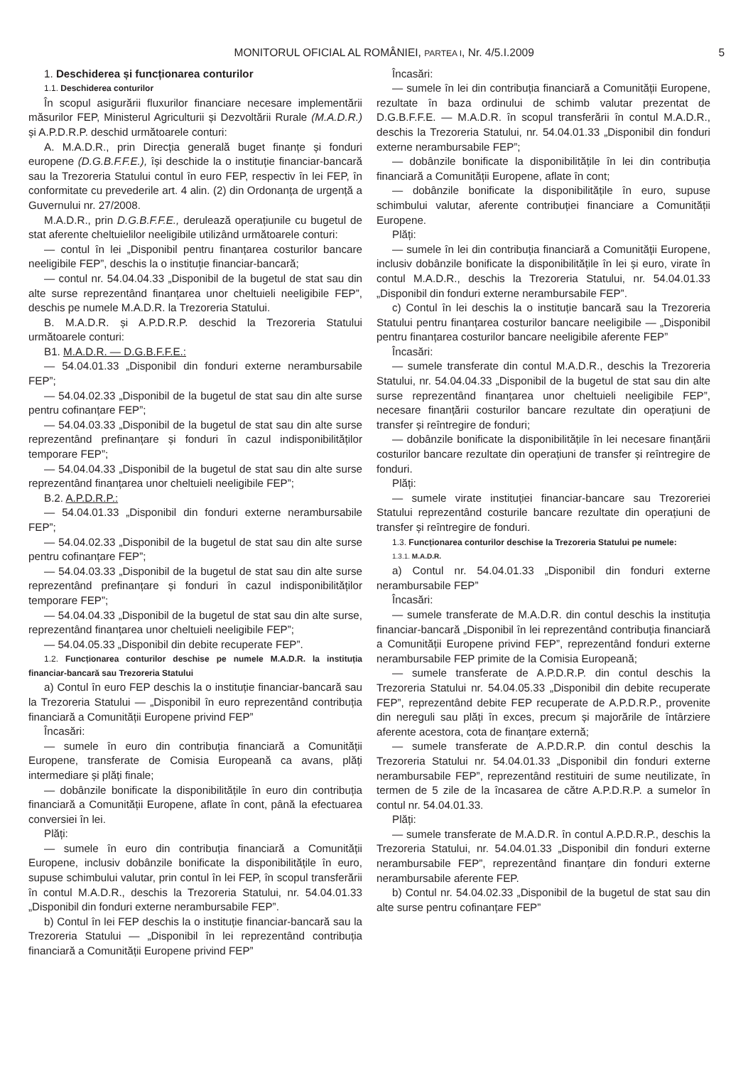MONITORUL OFICIAL AL ROMÂNIEI, PARTEA I, Nr. 4/5.I.2009 5
1. Deschiderea și funcționarea conturilor
1.1. Deschiderea conturilor
În scopul asigurării fluxurilor financiare necesare implementării măsurilor FEP, Ministerul Agriculturii și Dezvoltării Rurale (M.A.D.R.) și A.P.D.R.P. deschid următoarele conturi:
A. M.A.D.R., prin Direcția generală buget finanțe și fonduri europene (D.G.B.F.F.E.), își deschide la o instituție financiar-bancară sau la Trezoreria Statului contul în euro FEP, respectiv în lei FEP, în conformitate cu prevederile art. 4 alin. (2) din Ordonanța de urgență a Guvernului nr. 27/2008.
M.A.D.R., prin D.G.B.F.F.E., derulează operațiunile cu bugetul de stat aferente cheltuielilor neeligibile utilizând următoarele conturi:
— contul în lei „Disponibil pentru finanțarea costurilor bancare neeligibile FEP”, deschis la o instituție financiar-bancară;
— contul nr. 54.04.04.33 „Disponibil de la bugetul de stat sau din alte surse reprezentând finanțarea unor cheltuieli neeligibile FEP”, deschis pe numele M.A.D.R. la Trezoreria Statului.
B. M.A.D.R. și A.P.D.R.P. deschid la Trezoreria Statului următoarele conturi:
B1. M.A.D.R. — D.G.B.F.F.E.:
— 54.04.01.33 „Disponibil din fonduri externe nerambursabile FEP”;
— 54.04.02.33 „Disponibil de la bugetul de stat sau din alte surse pentru cofinanțare FEP”;
— 54.04.03.33 „Disponibil de la bugetul de stat sau din alte surse reprezentând prefinanțare și fonduri în cazul indisponibilităților temporare FEP”;
— 54.04.04.33 „Disponibil de la bugetul de stat sau din alte surse reprezentând finanțarea unor cheltuieli neeligibile FEP”;
B.2. A.P.D.R.P.:
— 54.04.01.33 „Disponibil din fonduri externe nerambursabile FEP”;
— 54.04.02.33 „Disponibil de la bugetul de stat sau din alte surse pentru cofinanțare FEP”;
— 54.04.03.33 „Disponibil de la bugetul de stat sau din alte surse reprezentând prefinanțare și fonduri în cazul indisponibilităților temporare FEP”;
— 54.04.04.33 „Disponibil de la bugetul de stat sau din alte surse, reprezentând finanțarea unor cheltuieli neeligibile FEP”;
— 54.04.05.33 „Disponibil din debite recuperate FEP”.
1.2. Funcționarea conturilor deschise pe numele M.A.D.R. la instituția financiar-bancară sau Trezoreria Statului
a) Contul în euro FEP deschis la o instituție financiar-bancară sau la Trezoreria Statului — „Disponibil în euro reprezentând contribuția financiară a Comunității Europene privind FEP”
Încasări:
— sumele în euro din contribuția financiară a Comunității Europene, transferate de Comisia Europeană ca avans, plăți intermediare și plăți finale;
— dobânzile bonificate la disponibilitățile în euro din contribuția financiară a Comunității Europene, aflate în cont, până la efectuarea conversiei în lei.
Plăți:
— sumele în euro din contribuția financiară a Comunității Europene, inclusiv dobânzile bonificate la disponibilitățile în euro, supuse schimbului valutar, prin contul în lei FEP, în scopul transferării în contul M.A.D.R., deschis la Trezoreria Statului, nr. 54.04.01.33 „Disponibil din fonduri externe nerambursabile FEP”.
b) Contul în lei FEP deschis la o instituție financiar-bancară sau la Trezoreria Statului — „Disponibil în lei reprezentând contribuția financiară a Comunității Europene privind FEP”
Încasări:
— sumele în lei din contribuția financiară a Comunității Europene, rezultate în baza ordinului de schimb valutar prezentat de D.G.B.F.F.E. — M.A.D.R. în scopul transferării în contul M.A.D.R., deschis la Trezoreria Statului, nr. 54.04.01.33 „Disponibil din fonduri externe nerambursabile FEP”;
— dobânzile bonificate la disponibilitățile în lei din contribuția financiară a Comunității Europene, aflate în cont;
— dobânzile bonificate la disponibilitățile în euro, supuse schimbului valutar, aferente contribuției financiare a Comunității Europene.
Plăți:
— sumele în lei din contribuția financiară a Comunității Europene, inclusiv dobânzile bonificate la disponibilitățile în lei și euro, virate în contul M.A.D.R., deschis la Trezoreria Statului, nr. 54.04.01.33 „Disponibil din fonduri externe nerambursabile FEP”.
c) Contul în lei deschis la o instituție bancară sau la Trezoreria Statului pentru finanțarea costurilor bancare neeligibile — „Disponibil pentru finanțarea costurilor bancare neeligibile aferente FEP”
Încasări:
— sumele transferate din contul M.A.D.R., deschis la Trezoreria Statului, nr. 54.04.04.33 „Disponibil de la bugetul de stat sau din alte surse reprezentând finanțarea unor cheltuieli neeligibile FEP”, necesare finanțării costurilor bancare rezultate din operațiuni de transfer și reîntregire de fonduri;
— dobânzile bonificate la disponibilitățile în lei necesare finanțării costurilor bancare rezultate din operațiuni de transfer și reîntregire de fonduri.
Plăți:
— sumele virate instituției financiar-bancare sau Trezoreriei Statului reprezentând costurile bancare rezultate din operațiuni de transfer și reîntregire de fonduri.
1.3. Funcționarea conturilor deschise la Trezoreria Statului pe numele:
1.3.1. M.A.D.R.
a) Contul nr. 54.04.01.33 „Disponibil din fonduri externe nerambursabile FEP”
Încasări:
— sumele transferate de M.A.D.R. din contul deschis la instituția financiar-bancară „Disponibil în lei reprezentând contribuția financiară a Comunității Europene privind FEP”, reprezentând fonduri externe nerambursabile FEP primite de la Comisia Europeană;
— sumele transferate de A.P.D.R.P. din contul deschis la Trezoreria Statului nr. 54.04.05.33 „Disponibil din debite recuperate FEP”, reprezentând debite FEP recuperate de A.P.D.R.P., provenite din nereguli sau plăți în exces, precum și majorările de întârziere aferente acestora, cota de finanțare externă;
— sumele transferate de A.P.D.R.P. din contul deschis la Trezoreria Statului nr. 54.04.01.33 „Disponibil din fonduri externe nerambursabile FEP”, reprezentând restituiri de sume neutilizate, în termen de 5 zile de la încasarea de către A.P.D.R.P. a sumelor în contul nr. 54.04.01.33.
Plăți:
— sumele transferate de M.A.D.R. în contul A.P.D.R.P., deschis la Trezoreria Statului, nr. 54.04.01.33 „Disponibil din fonduri externe nerambursabile FEP”, reprezentând finanțare din fonduri externe nerambursabile aferente FEP.
b) Contul nr. 54.04.02.33 „Disponibil de la bugetul de stat sau din alte surse pentru cofinanțare FEP”